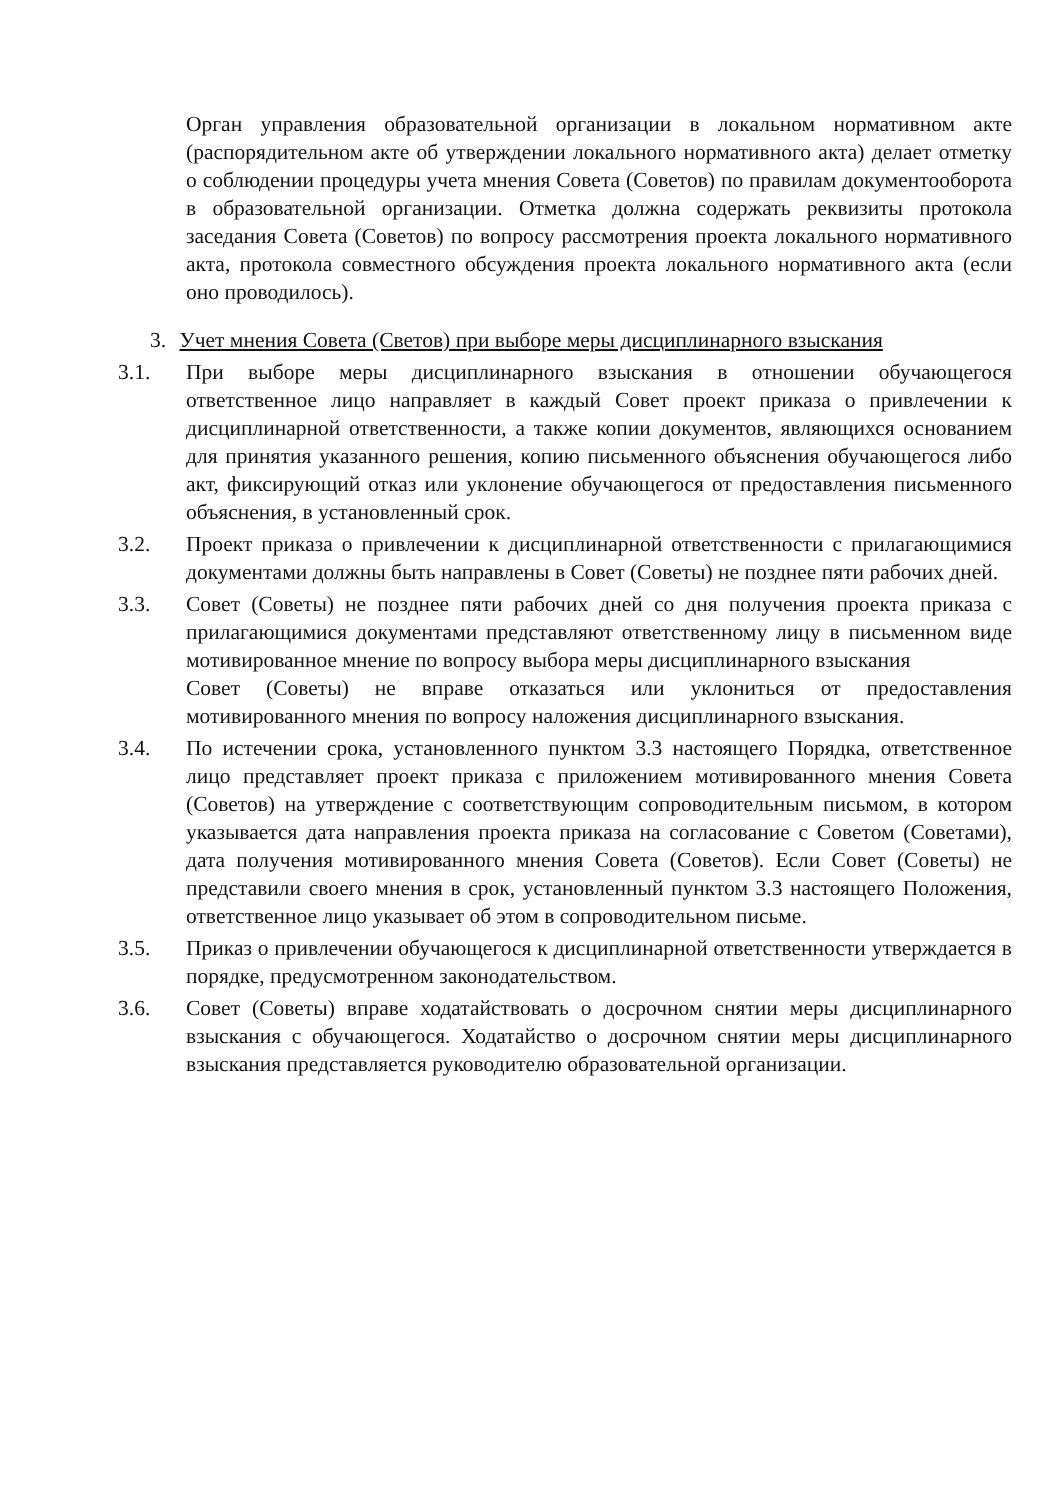Орган управления образовательной организации в локальном нормативном акте (распорядительном акте об утверждении локального нормативного акта) делает отметку о соблюдении процедуры учета мнения Совета (Советов) по правилам документооборота в образовательной организации. Отметка должна содержать реквизиты протокола заседания Совета (Советов) по вопросу рассмотрения проекта локального нормативного акта, протокола совместного обсуждения проекта локального нормативного акта (если оно проводилось).
3. Учет мнения Совета (Светов) при выборе меры дисциплинарного взыскания
3.1. При выборе меры дисциплинарного взыскания в отношении обучающегося ответственное лицо направляет в каждый Совет проект приказа о привлечении к дисциплинарной ответственности, а также копии документов, являющихся основанием для принятия указанного решения, копию письменного объяснения обучающегося либо акт, фиксирующий отказ или уклонение обучающегося от предоставления письменного объяснения, в установленный срок.
3.2. Проект приказа о привлечении к дисциплинарной ответственности с прилагающимися документами должны быть направлены в Совет (Советы) не позднее пяти рабочих дней.
3.3. Совет (Советы) не позднее пяти рабочих дней со дня получения проекта приказа с прилагающимися документами представляют ответственному лицу в письменном виде мотивированное мнение по вопросу выбора меры дисциплинарного взыскания
Совет (Советы) не вправе отказаться или уклониться от предоставления мотивированного мнения по вопросу наложения дисциплинарного взыскания.
3.4. По истечении срока, установленного пунктом 3.3 настоящего Порядка, ответственное лицо представляет проект приказа с приложением мотивированного мнения Совета (Советов) на утверждение с соответствующим сопроводительным письмом, в котором указывается дата направления проекта приказа на согласование с Советом (Советами), дата получения мотивированного мнения Совета (Советов). Если Совет (Советы) не представили своего мнения в срок, установленный пунктом 3.3 настоящего Положения, ответственное лицо указывает об этом в сопроводительном письме.
3.5. Приказ о привлечении обучающегося к дисциплинарной ответственности утверждается в порядке, предусмотренном законодательством.
3.6. Совет (Советы) вправе ходатайствовать о досрочном снятии меры дисциплинарного взыскания с обучающегося. Ходатайство о досрочном снятии меры дисциплинарного взыскания представляется руководителю образовательной организации.